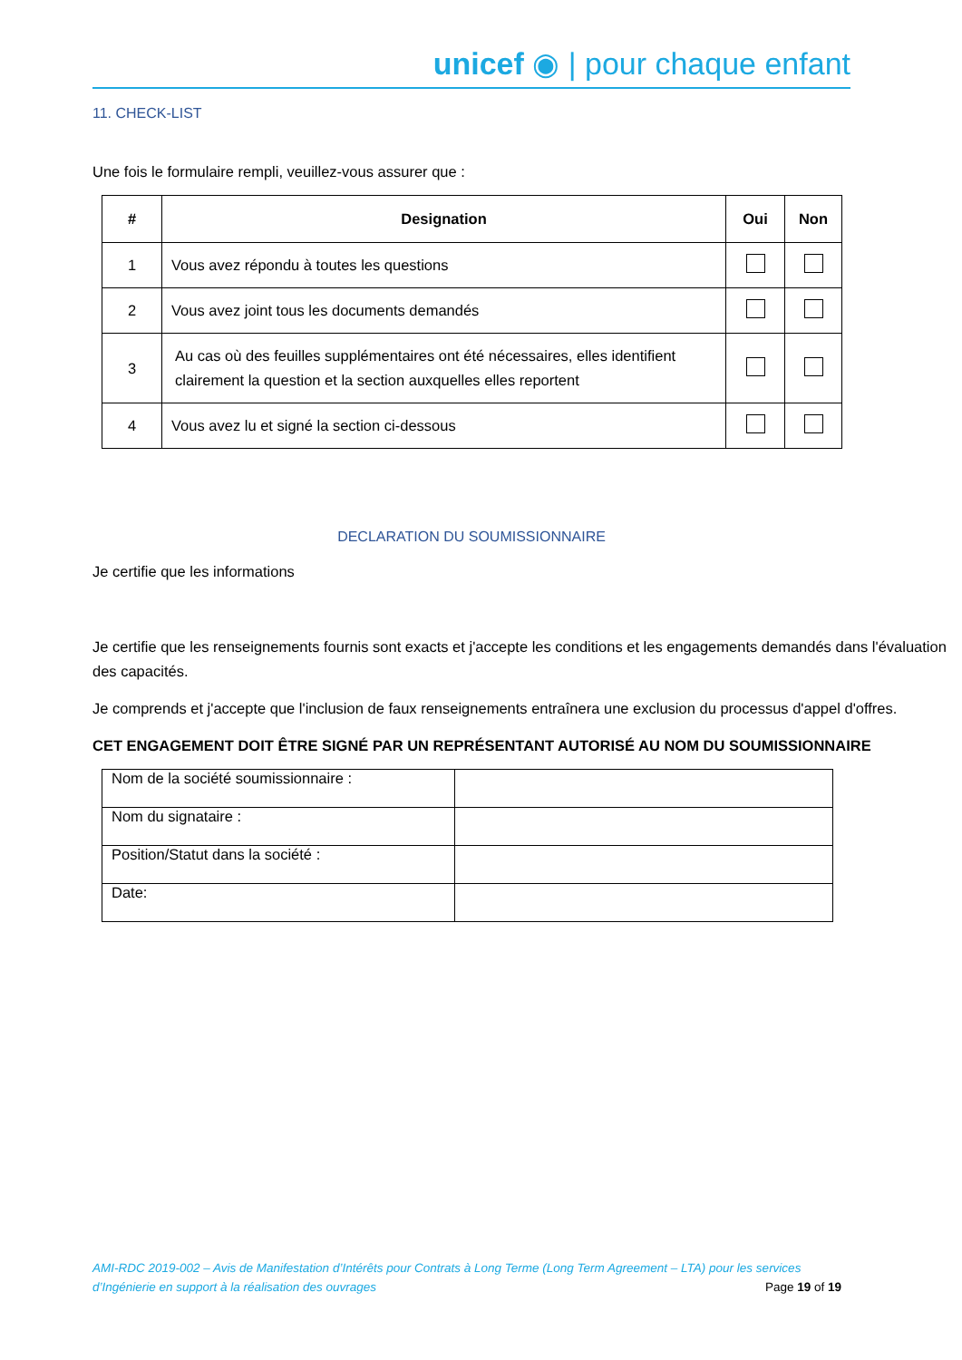unicef ◉ | pour chaque enfant
11. CHECK-LIST
Une fois le formulaire rempli, veuillez-vous assurer que :
| # | Designation | Oui | Non |
| --- | --- | --- | --- |
| 1 | Vous avez répondu à toutes les questions | | |
| 2 | Vous avez joint tous les documents demandés | | |
| 3 | Au cas où des feuilles supplémentaires ont été nécessaires, elles identifient clairement la question et la section auxquelles elles reportent | | |
| 4 | Vous avez lu et signé la section ci-dessous | | |
DECLARATION DU SOUMISSIONNAIRE
Je certifie que les informations
Je certifie que les renseignements fournis sont exacts et j'accepte les conditions et les engagements demandés dans l'évaluation des capacités.
Je comprends et j'accepte que l'inclusion de faux renseignements entraînera une exclusion du processus d'appel d'offres.
CET ENGAGEMENT DOIT ÊTRE SIGNÉ PAR UN REPRÉSENTANT AUTORISÉ AU NOM DU SOUMISSIONNAIRE
| Nom de la société soumissionnaire : | |
| Nom du signataire : | |
| Position/Statut dans la société : | |
| Date: | |
AMI-RDC 2019-002 – Avis de Manifestation d’Intérêts pour Contrats à Long Terme (Long Term Agreement – LTA) pour les services
d’Ingénierie en support à la réalisation des ouvrages Page 19 of 19